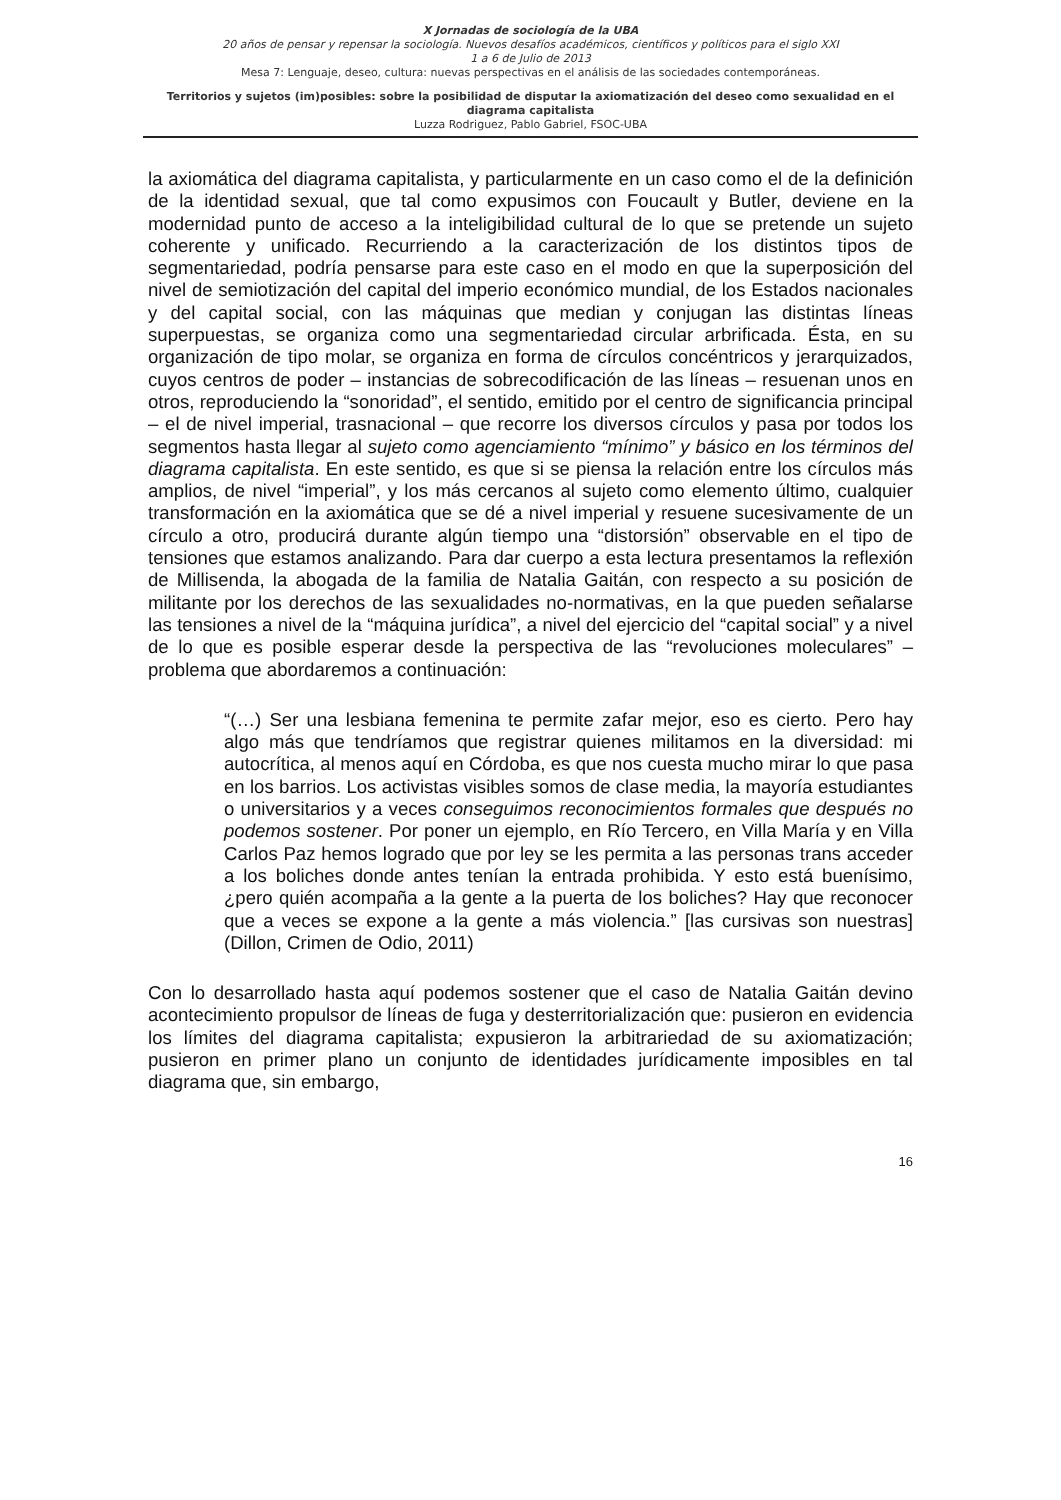X Jornadas de sociología de la UBA
20 años de pensar y repensar la sociología. Nuevos desafíos académicos, científicos y políticos para el siglo XXI
1 a 6 de Julio de 2013
Mesa 7: Lenguaje, deseo, cultura: nuevas perspectivas en el análisis de las sociedades contemporáneas.
Territorios y sujetos (im)posibles: sobre la posibilidad de disputar la axiomatización del deseo como sexualidad en el diagrama capitalista
Luzza Rodriguez, Pablo Gabriel, FSOC-UBA
la axiomática del diagrama capitalista, y particularmente en un caso como el de la definición de la identidad sexual, que tal como expusimos con Foucault y Butler, deviene en la modernidad punto de acceso a la inteligibilidad cultural de lo que se pretende un sujeto coherente y unificado. Recurriendo a la caracterización de los distintos tipos de segmentariedad, podría pensarse para este caso en el modo en que la superposición del nivel de semiotización del capital del imperio económico mundial, de los Estados nacionales y del capital social, con las máquinas que median y conjugan las distintas líneas superpuestas, se organiza como una segmentariedad circular arbrificada. Ésta, en su organización de tipo molar, se organiza en forma de círculos concéntricos y jerarquizados, cuyos centros de poder – instancias de sobrecodificación de las líneas – resuenan unos en otros, reproduciendo la “sonoridad”, el sentido, emitido por el centro de significancia principal – el de nivel imperial, trasnacional – que recorre los diversos círculos y pasa por todos los segmentos hasta llegar al sujeto como agenciamiento “mínimo” y básico en los términos del diagrama capitalista. En este sentido, es que si se piensa la relación entre los círculos más amplios, de nivel “imperial”, y los más cercanos al sujeto como elemento último, cualquier transformación en la axiomática que se dé a nivel imperial y resuene sucesivamente de un círculo a otro, producirá durante algún tiempo una “distorsión” observable en el tipo de tensiones que estamos analizando. Para dar cuerpo a esta lectura presentamos la reflexión de Millisenda, la abogada de la familia de Natalia Gaitán, con respecto a su posición de militante por los derechos de las sexualidades no-normativas, en la que pueden señalarse las tensiones a nivel de la “máquina jurídica”, a nivel del ejercicio del “capital social” y a nivel de lo que es posible esperar desde la perspectiva de las “revoluciones moleculares” – problema que abordaremos a continuación:
“(…) Ser una lesbiana femenina te permite zafar mejor, eso es cierto. Pero hay algo más que tendríamos que registrar quienes militamos en la diversidad: mi autocrítica, al menos aquí en Córdoba, es que nos cuesta mucho mirar lo que pasa en los barrios. Los activistas visibles somos de clase media, la mayoría estudiantes o universitarios y a veces conseguimos reconocimientos formales que después no podemos sostener. Por poner un ejemplo, en Río Tercero, en Villa María y en Villa Carlos Paz hemos logrado que por ley se les permita a las personas trans acceder a los boliches donde antes tenían la entrada prohibida. Y esto está buenísimo, ¿pero quién acompaña a la gente a la puerta de los boliches? Hay que reconocer que a veces se expone a la gente a más violencia.” [las cursivas son nuestras] (Dillon, Crimen de Odio, 2011)
Con lo desarrollado hasta aquí podemos sostener que el caso de Natalia Gaitán devino acontecimiento propulsor de líneas de fuga y desterritorialización que: pusieron en evidencia los límites del diagrama capitalista; expusieron la arbitrariedad de su axiomatización; pusieron en primer plano un conjunto de identidades jurídicamente imposibles en tal diagrama que, sin embargo,
16